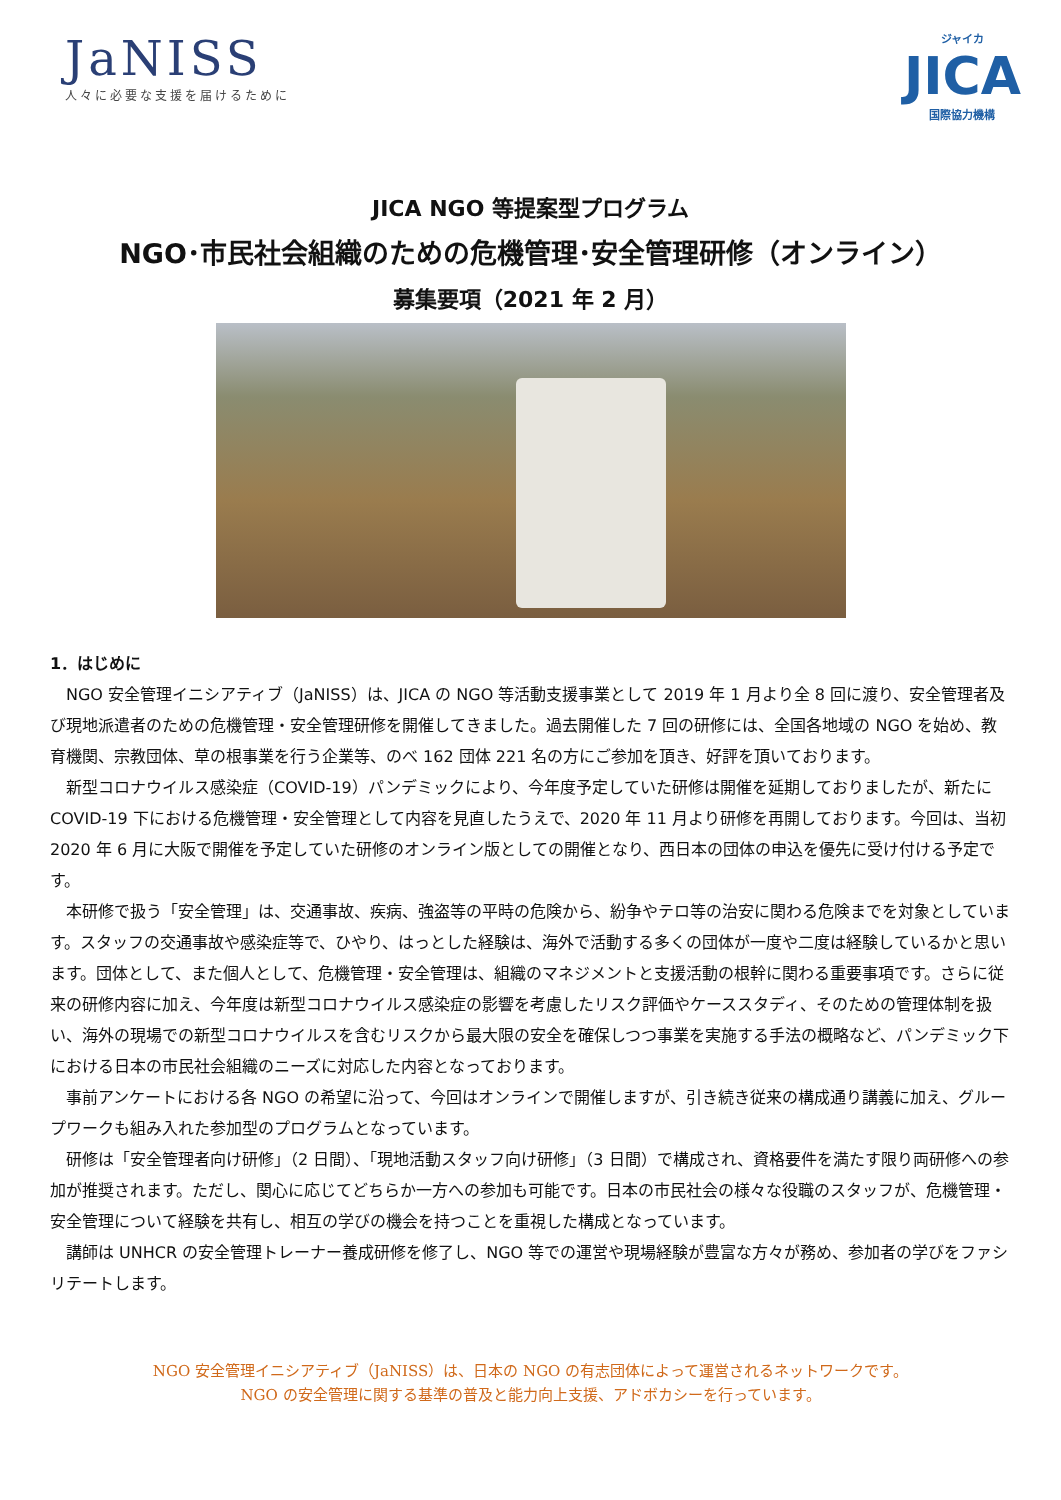JaNISS
人々に必要な支援を届けるために
ジャイカ
JICA
国際協力機構
JICA NGO 等提案型プログラム
NGO･市民社会組織のための危機管理･安全管理研修（オンライン）
募集要項（2021 年 2 月）
1．はじめに
NGO 安全管理イニシアティブ（JaNISS）は、JICA の NGO 等活動支援事業として 2019 年 1 月より全 8 回に渡り、安全管理者及び現地派遣者のための危機管理・安全管理研修を開催してきました。過去開催した 7 回の研修には、全国各地域の NGO を始め、教育機関、宗教団体、草の根事業を行う企業等、のべ 162 団体 221 名の方にご参加を頂き、好評を頂いております。
新型コロナウイルス感染症（COVID-19）パンデミックにより、今年度予定していた研修は開催を延期しておりましたが、新たに COVID-19 下における危機管理・安全管理として内容を見直したうえで、2020 年 11 月より研修を再開しております。今回は、当初 2020 年 6 月に大阪で開催を予定していた研修のオンライン版としての開催となり、西日本の団体の申込を優先に受け付ける予定です。
本研修で扱う「安全管理」は、交通事故、疾病、強盗等の平時の危険から、紛争やテロ等の治安に関わる危険までを対象としています。スタッフの交通事故や感染症等で、ひやり、はっとした経験は、海外で活動する多くの団体が一度や二度は経験しているかと思います。団体として、また個人として、危機管理・安全管理は、組織のマネジメントと支援活動の根幹に関わる重要事項です。さらに従来の研修内容に加え、今年度は新型コロナウイルス感染症の影響を考慮したリスク評価やケーススタディ、そのための管理体制を扱い、海外の現場での新型コロナウイルスを含むリスクから最大限の安全を確保しつつ事業を実施する手法の概略など、パンデミック下における日本の市民社会組織のニーズに対応した内容となっております。
事前アンケートにおける各 NGO の希望に沿って、今回はオンラインで開催しますが、引き続き従来の構成通り講義に加え、グループワークも組み入れた参加型のプログラムとなっています。
研修は「安全管理者向け研修」（2 日間）、「現地活動スタッフ向け研修」（3 日間）で構成され、資格要件を満たす限り両研修への参加が推奨されます。ただし、関心に応じてどちらか一方への参加も可能です。日本の市民社会の様々な役職のスタッフが、危機管理・安全管理について経験を共有し、相互の学びの機会を持つことを重視した構成となっています。
講師は UNHCR の安全管理トレーナー養成研修を修了し、NGO 等での運営や現場経験が豊富な方々が務め、参加者の学びをファシリテートします。
NGO 安全管理イニシアティブ（JaNISS）は、日本の NGO の有志団体によって運営されるネットワークです。
NGO の安全管理に関する基準の普及と能力向上支援、アドボカシーを行っています。